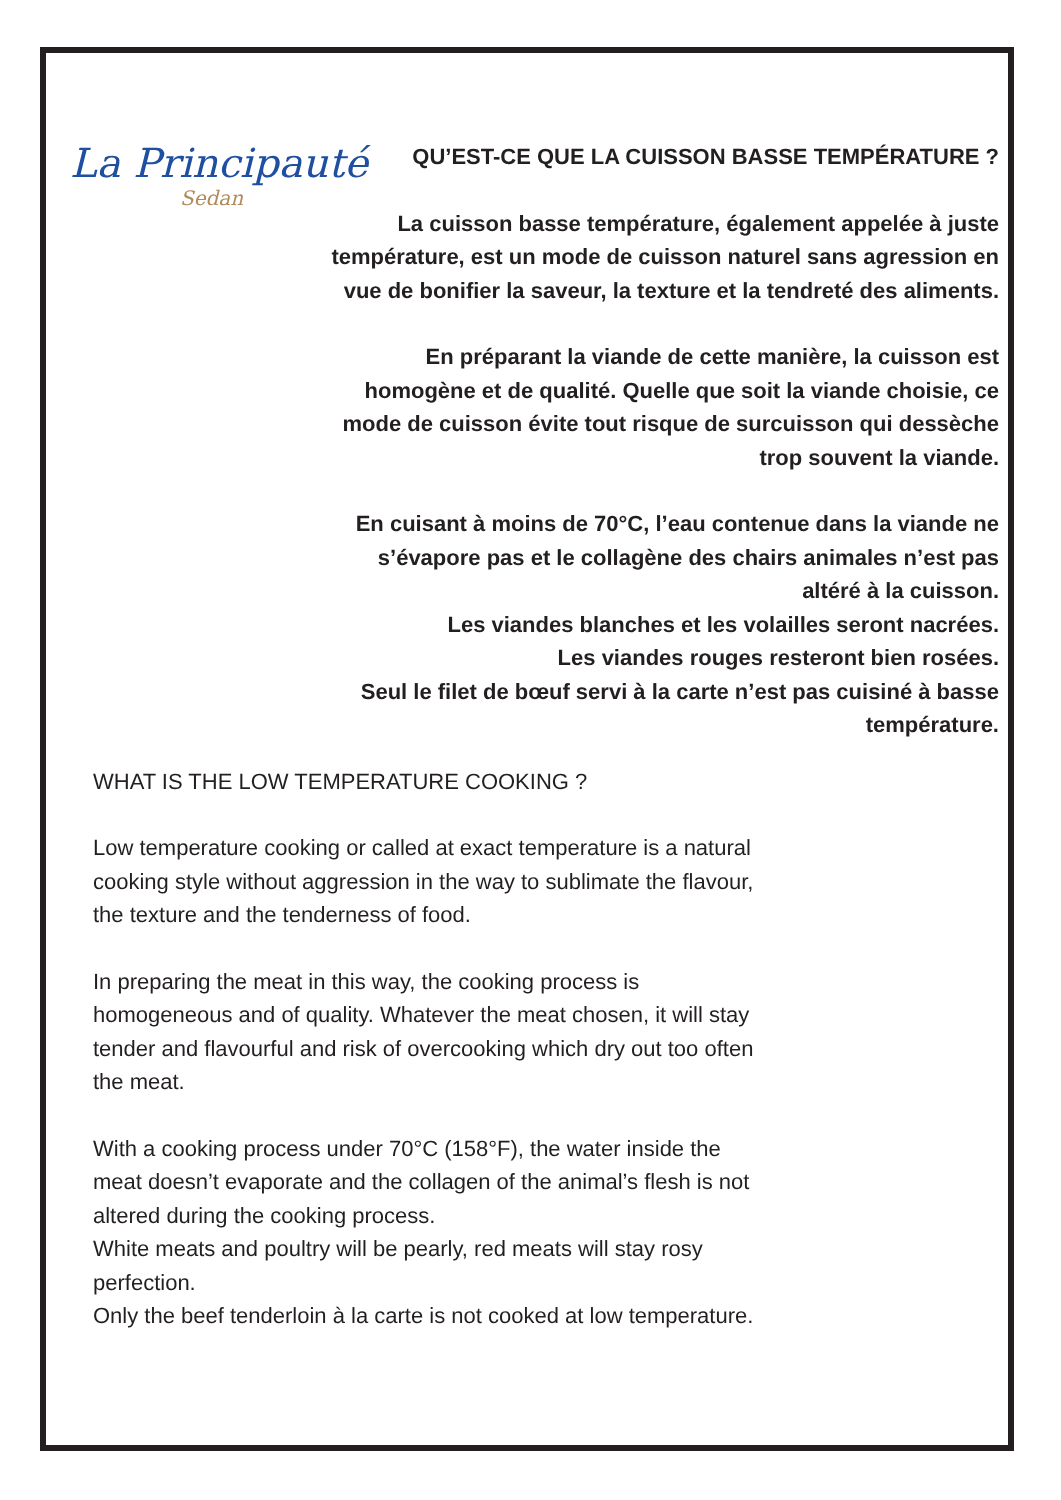La Principauté
Sedan
QU’EST-CE QUE LA CUISSON BASSE TEMPÉRATURE ?
La cuisson basse température, également appelée à juste température, est un mode de cuisson naturel sans agression en vue de bonifier la saveur, la texture et la tendreté des aliments.
En préparant la viande de cette manière, la cuisson est homogène et de qualité. Quelle que soit la viande choisie, ce mode de cuisson évite tout risque de surcuisson qui dessèche trop souvent la viande.
En cuisant à moins de 70°C, l’eau contenue dans la viande ne s’évapore pas et le collagène des chairs animales n’est pas altéré à la cuisson.
Les viandes blanches et les volailles seront nacrées.
Les viandes rouges resteront bien rosées.
Seul le filet de bœuf servi à la carte n’est pas cuisiné à basse température.
WHAT IS THE LOW TEMPERATURE COOKING ?
Low temperature cooking or called at exact temperature is a natural cooking style without aggression in the way to sublimate the flavour, the texture and the tenderness of food.
In preparing the meat in this way, the cooking process is homogeneous and of quality. Whatever the meat chosen, it will stay tender and flavourful and risk of overcooking which dry out too often the meat.
With a cooking process under 70°C (158°F), the water inside the meat doesn’t evaporate and the collagen of the animal’s flesh is not altered during the cooking process.
White meats and poultry will be pearly, red meats will stay rosy perfection.
Only the beef tenderloin à la carte is not cooked at low temperature.